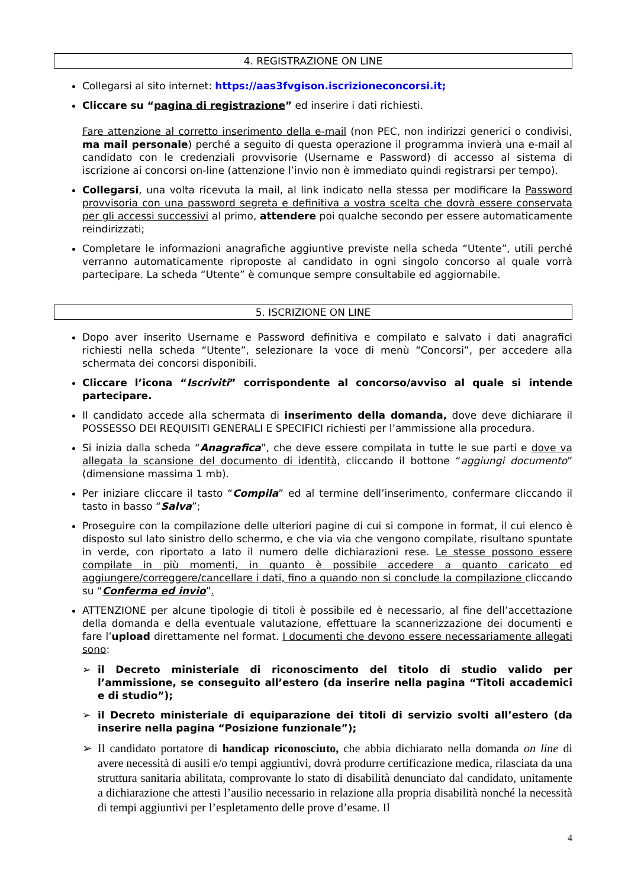4. REGISTRAZIONE ON LINE
Collegarsi al sito internet: https://aas3fvgison.iscrizioneconcorsi.it;
Cliccare su “pagina di registrazione” ed inserire i dati richiesti.
Fare attenzione al corretto inserimento della e-mail (non PEC, non indirizzi generici o condivisi, ma mail personale) perché a seguito di questa operazione il programma invierà una e-mail al candidato con le credenziali provvisorie (Username e Password) di accesso al sistema di iscrizione ai concorsi on-line (attenzione l’invio non è immediato quindi registrarsi per tempo).
Collegarsi, una volta ricevuta la mail, al link indicato nella stessa per modificare la Password provvisoria con una password segreta e definitiva a vostra scelta che dovrà essere conservata per gli accessi successivi al primo, attendere poi qualche secondo per essere automaticamente reindirizzati;
Completare le informazioni anagrafiche aggiuntive previste nella scheda “Utente”, utili perché verranno automaticamente riproposte al candidato in ogni singolo concorso al quale vorrà partecipare. La scheda “Utente” è comunque sempre consultabile ed aggiornabile.
5. ISCRIZIONE ON LINE
Dopo aver inserito Username e Password definitiva e compilato e salvato i dati anagrafici richiesti nella scheda “Utente”, selezionare la voce di menù “Concorsi”, per accedere alla schermata dei concorsi disponibili.
Cliccare l’icona “Iscriviti” corrispondente al concorso/avviso al quale si intende partecipare.
Il candidato accede alla schermata di inserimento della domanda, dove deve dichiarare il POSSESSO DEI REQUISITI GENERALI E SPECIFICI richiesti per l’ammissione alla procedura.
Si inizia dalla scheda “Anagrafica”, che deve essere compilata in tutte le sue parti e dove va allegata la scansione del documento di identità, cliccando il bottone “aggiungi documento” (dimensione massima 1 mb).
Per iniziare cliccare il tasto “Compila” ed al termine dell’inserimento, confermare cliccando il tasto in basso “Salva”;
Proseguire con la compilazione delle ulteriori pagine di cui si compone in format, il cui elenco è disposto sul lato sinistro dello schermo, e che via via che vengono compilate, risultano spuntate in verde, con riportato a lato il numero delle dichiarazioni rese. Le stesse possono essere compilate in più momenti, in quanto è possibile accedere a quanto caricato ed aggiungere/correggere/cancellare i dati, fino a quando non si conclude la compilazione cliccando su “Conferma ed invio”.
ATTENZIONE per alcune tipologie di titoli è possibile ed è necessario, al fine dell’accettazione della domanda e della eventuale valutazione, effettuare la scannerizzazione dei documenti e fare l’upload direttamente nel format. I documenti che devono essere necessariamente allegati sono:
➢ il Decreto ministeriale di riconoscimento del titolo di studio valido per l’ammissione, se conseguito all’estero (da inserire nella pagina “Titoli accademici e di studio”);
➢ il Decreto ministeriale di equiparazione dei titoli di servizio svolti all’estero (da inserire nella pagina “Posizione funzionale”);
➢ Il candidato portatore di handicap riconosciuto, che abbia dichiarato nella domanda on line di avere necessità di ausili e/o tempi aggiuntivi, dovrà produrre certificazione medica, rilasciata da una struttura sanitaria abilitata, comprovante lo stato di disabilità denunciato dal candidato, unitamente a dichiarazione che attesti l’ausilio necessario in relazione alla propria disabilità nonché la necessità di tempi aggiuntivi per l’espletamento delle prove d’esame. Il
4